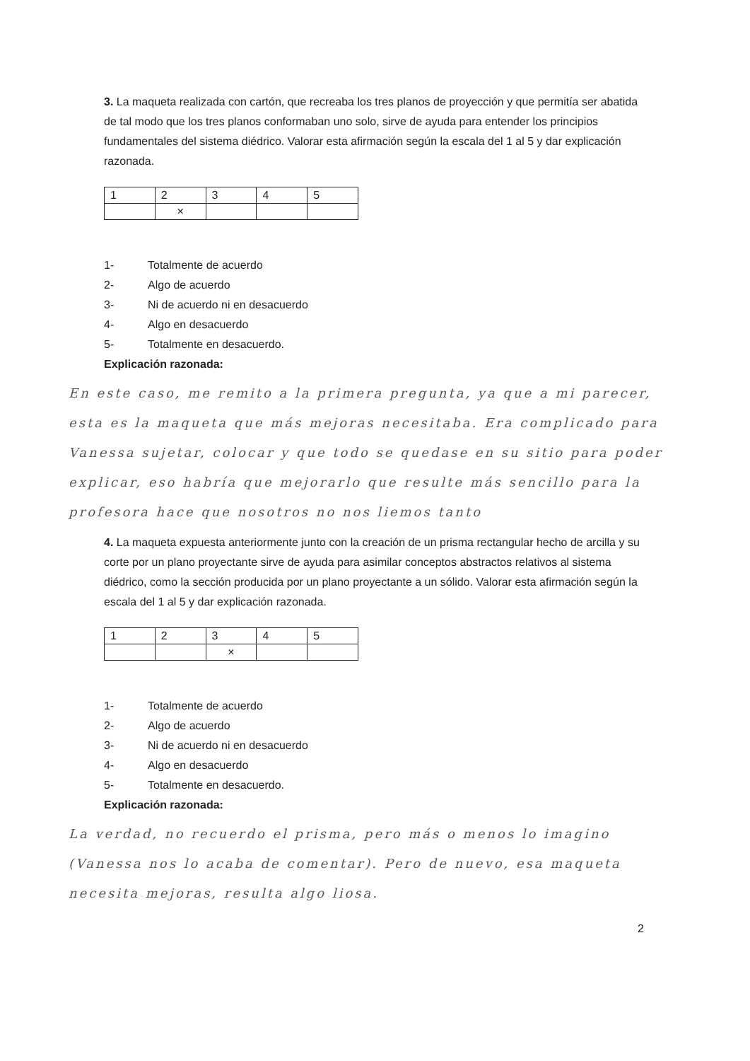3. La maqueta realizada con cartón, que recreaba los tres planos de proyección y que permitía ser abatida de tal modo que los tres planos conformaban uno solo, sirve de ayuda para entender los principios fundamentales del sistema diédrico. Valorar esta afirmación según la escala del 1 al 5 y dar explicación razonada.
| 1 | 2 | 3 | 4 | 5 |
| | × | | | |
1- Totalmente de acuerdo
2- Algo de acuerdo
3- Ni de acuerdo ni en desacuerdo
4- Algo en desacuerdo
5- Totalmente en desacuerdo.
Explicación razonada:
En este caso, me remito a la primera pregunta, ya que a mi parecer, esta es la maqueta que más mejoras necesitaba. Era complicado para Vanessa sujetar, colocar y que todo se quedase en su sitio para poder explicar, eso habría que mejorarlo que resulte más sencillo para la profesora hace que nosotros no nos liemos tanto
4. La maqueta expuesta anteriormente junto con la creación de un prisma rectangular hecho de arcilla y su corte por un plano proyectante sirve de ayuda para asimilar conceptos abstractos relativos al sistema diédrico, como la sección producida por un plano proyectante a un sólido. Valorar esta afirmación según la escala del 1 al 5 y dar explicación razonada.
| 1 | 2 | 3 | 4 | 5 |
| | | × | | |
1- Totalmente de acuerdo
2- Algo de acuerdo
3- Ni de acuerdo ni en desacuerdo
4- Algo en desacuerdo
5- Totalmente en desacuerdo.
Explicación razonada:
La verdad, no recuerdo el prisma, pero más o menos lo imagino (Vanessa nos lo acaba de comentar). Pero de nuevo, esa maqueta necesita mejoras, resulta algo liosa.
2